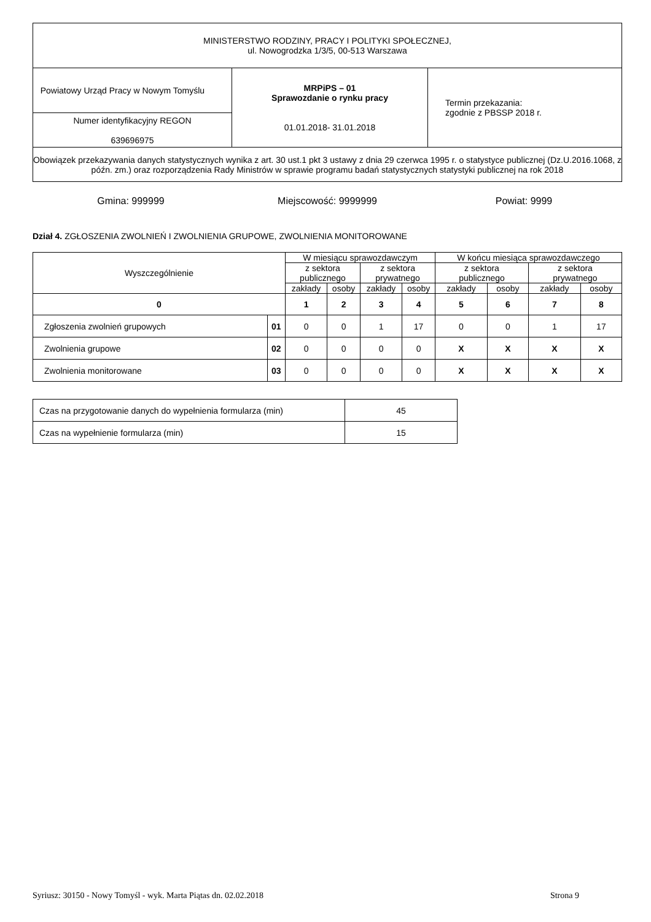| MINISTERSTWO RODZINY, PRACY I POLITYKI SPOŁECZNEJ, ul. Nowogrodzka 1/3/5, 00-513 Warszawa | | |
| Powiatowy Urząd Pracy w Nowym Tomyślu | MRPiPS – 01 Sprawozdanie o rynku pracy 01.01.2018- 31.01.2018 | Termin przekazania: zgodnie z PBSSP 2018 r. |
| Numer identyfikacyjny REGON 639696975 | | |
| Obowiązek przekazywania danych statystycznych wynika z art. 30 ust.1 pkt 3 ustawy z dnia 29 czerwca 1995 r. o statystyce publicznej (Dz.U.2016.1068, z późn. zm.) oraz rozporządzenia Rady Ministrów w sprawie programu badań statystycznych statystyki publicznej na rok 2018 | | |
Gmina: 999999 Miejscowość: 9999999 Powiat: 9999
Dział 4. ZGŁOSZENIA ZWOLNIEŃ I ZWOLNIENIA GRUPOWE, ZWOLNIENIA MONITOROWANE
| Wyszczególnienie | | W miesiącu sprawozdawczym | | | | W końcu miesiąca sprawozdawczego | | | |
| --- | --- | --- | --- | --- | --- | --- | --- | --- | --- |
| | | z sektora publicznego | | z sektora prywatnego | | z sektora publicznego | | z sektora prywatnego | |
| | | zakłady | osoby | zakłady | osoby | zakłady | osoby | zakłady | osoby |
| 0 | | 1 | 2 | 3 | 4 | 5 | 6 | 7 | 8 |
| Zgłoszenia zwolnień grupowych | 01 | 0 | 0 | 1 | 17 | 0 | 0 | 1 | 17 |
| Zwolnienia grupowe | 02 | 0 | 0 | 0 | 0 | X | X | X | X |
| Zwolnienia monitorowane | 03 | 0 | 0 | 0 | 0 | X | X | X | X |
| Czas na przygotowanie danych do wypełnienia formularza (min) | 45 |
| Czas na wypełnienie formularza (min) | 15 |
Syriusz: 30150 - Nowy Tomyśl - wyk. Marta Piątas dn. 02.02.2018 Strona 9